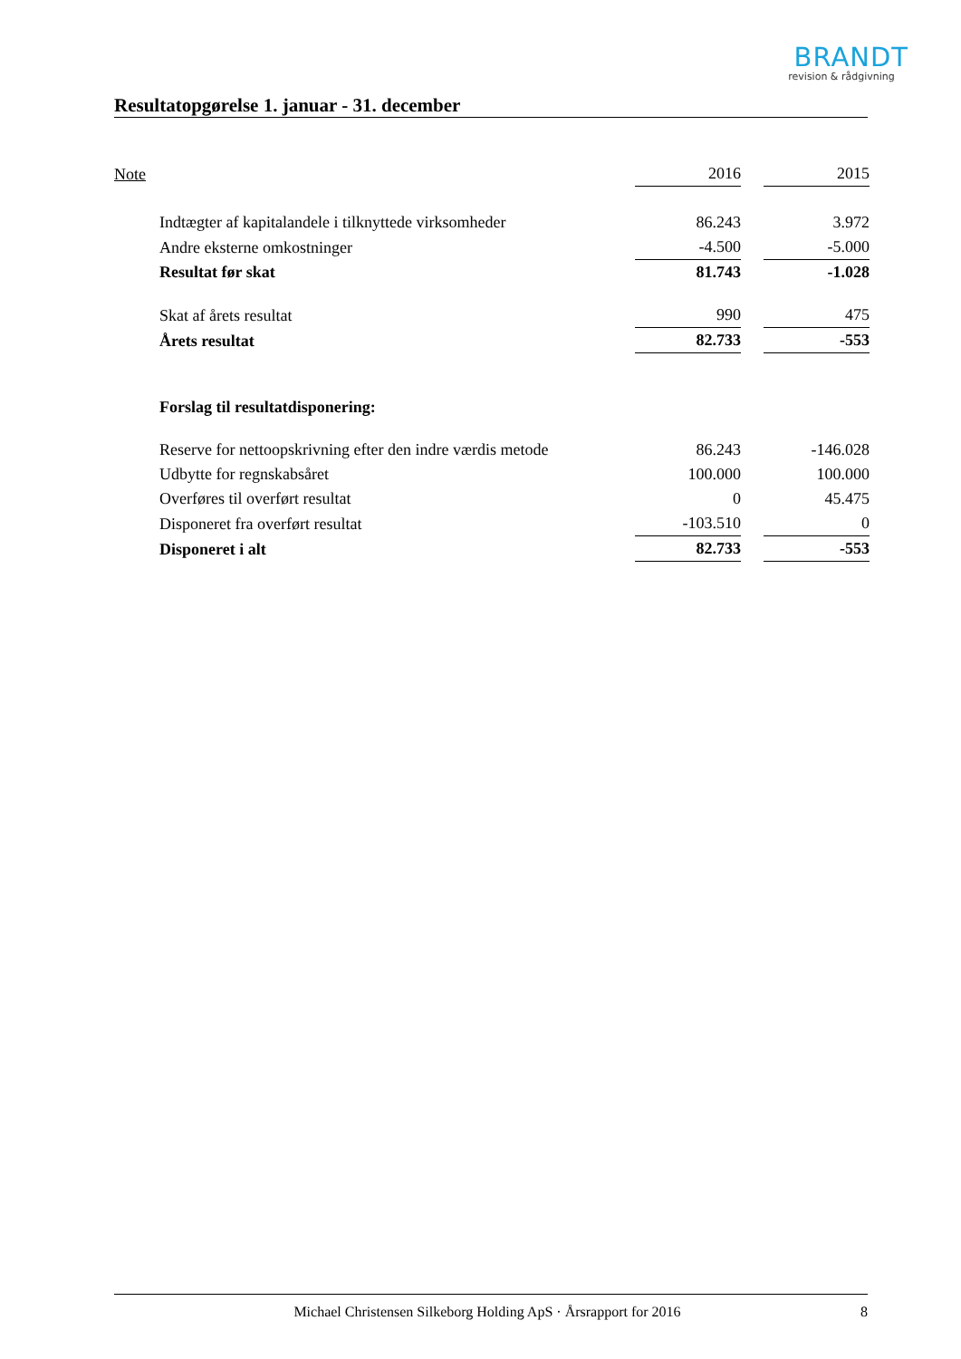BRANDT
revision & rådgivning
Resultatopgørelse 1. januar - 31. december
| Note | | 2016 | | 2015 |
| | Indtægter af kapitalandele i tilknyttede virksomheder | 86.243 | | 3.972 |
| | Andre eksterne omkostninger | -4.500 | | -5.000 |
| | Resultat før skat | 81.743 | | -1.028 |
| | Skat af årets resultat | 990 | | 475 |
| | Årets resultat | 82.733 | | -553 |
| | Forslag til resultatdisponering: | | | |
| | Reserve for nettoopskrivning efter den indre værdis metode | 86.243 | | -146.028 |
| | Udbytte for regnskabsåret | 100.000 | | 100.000 |
| | Overføres til overført resultat | 0 | | 45.475 |
| | Disponeret fra overført resultat | -103.510 | | 0 |
| | Disponeret i alt | 82.733 | | -553 |
Michael Christensen Silkeborg Holding ApS · Årsrapport for 2016 8